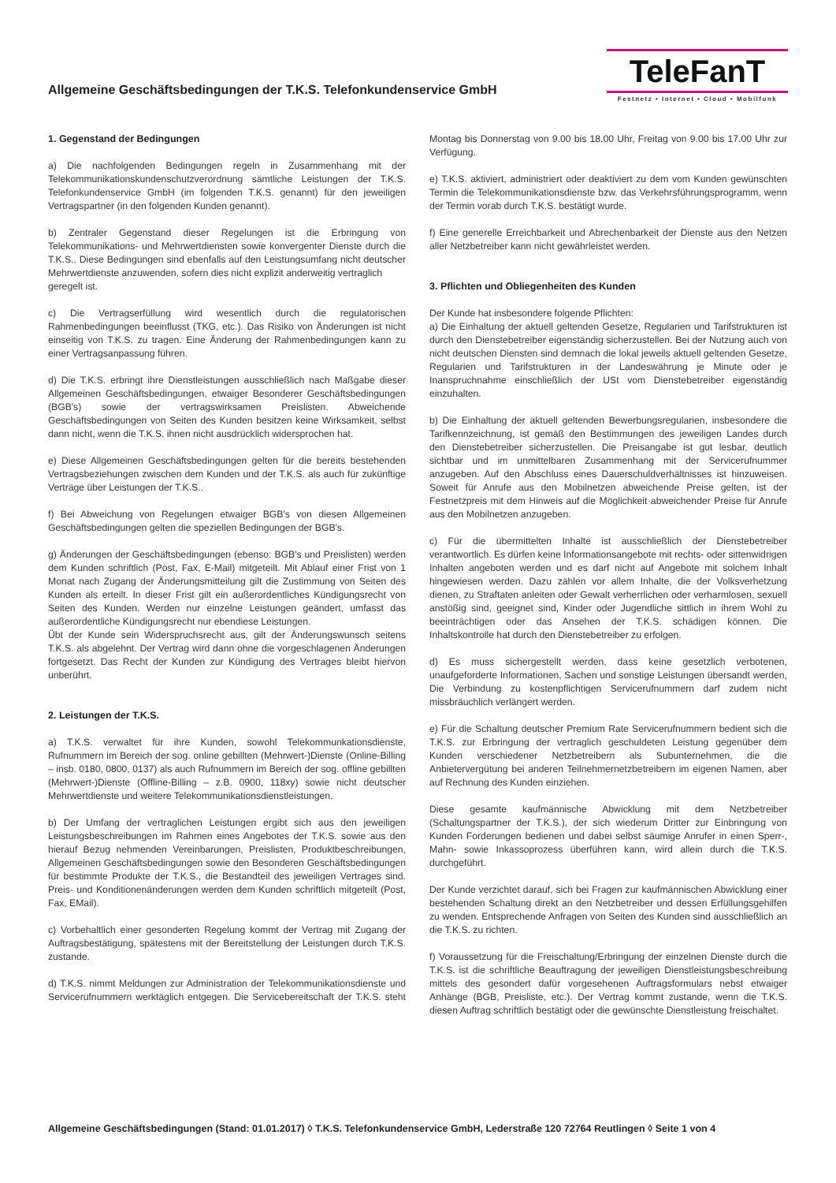Allgemeine Geschäftsbedingungen der T.K.S. Telefonkundenservice GmbH
TeleFanT
Festnetz • Internet • Cloud • Mobilfunk
1. Gegenstand der Bedingungen
a) Die nachfolgenden Bedingungen regeln in Zusammenhang mit der Telekommunikationskundenschutzverordnung sämtliche Leistungen der T.K.S. Telefonkundenservice GmbH (im folgenden T.K.S. genannt) für den jeweiligen Vertragspartner (in den folgenden Kunden genannt).
b) Zentraler Gegenstand dieser Regelungen ist die Erbringung von Telekommunikations- und Mehrwertdiensten sowie konvergenter Dienste durch die T.K.S.. Diese Bedingungen sind ebenfalls auf den Leistungsumfang nicht deutscher Mehrwertdienste anzuwenden, sofern dies nicht explizit anderweitig vertraglich
geregelt ist.
c) Die Vertragserfüllung wird wesentlich durch die regulatorischen Rahmenbedingungen beeinflusst (TKG, etc.). Das Risiko von Änderungen ist nicht einseitig von T.K.S. zu tragen. Eine Änderung der Rahmenbedingungen kann zu einer Vertragsanpassung führen.
d) Die T.K.S. erbringt ihre Dienstleistungen ausschließlich nach Maßgabe dieser Allgemeinen Geschäftsbedingungen, etwaiger Besonderer Geschäftsbedingungen (BGB's) sowie der vertragswirksamen Preislisten. Abweichende Geschäftsbedingungen von Seiten des Kunden besitzen keine Wirksamkeit, selbst dann nicht, wenn die T.K.S. ihnen nicht ausdrücklich widersprochen hat.
e) Diese Allgemeinen Geschäftsbedingungen gelten für die bereits bestehenden Vertragsbeziehungen zwischen dem Kunden und der T.K.S. als auch für zukünftige Verträge über Leistungen der T.K.S..
f) Bei Abweichung von Regelungen etwaiger BGB's von diesen Allgemeinen Geschäftsbedingungen gelten die speziellen Bedingungen der BGB's.
g) Änderungen der Geschäftsbedingungen (ebenso: BGB's und Preislisten) werden dem Kunden schriftlich (Post, Fax, E-Mail) mitgeteilt. Mit Ablauf einer Frist von 1 Monat nach Zugang der Änderungsmitteilung gilt die Zustimmung von Seiten des Kunden als erteilt. In dieser Frist gilt ein außerordentliches Kündigungsrecht von Seiten des Kunden. Werden nur einzelne Leistungen geändert, umfasst das außerordentliche Kündigungsrecht nur ebendiese Leistungen.
Übt der Kunde sein Widerspruchsrecht aus, gilt der Änderungswunsch seitens T.K.S. als abgelehnt. Der Vertrag wird dann ohne die vorgeschlagenen Änderungen fortgesetzt. Das Recht der Kunden zur Kündigung des Vertrages bleibt hiervon unberührt.
2. Leistungen der T.K.S.
a) T.K.S. verwaltet für ihre Kunden, sowohl Telekommunkationsdienste, Rufnummern im Bereich der sog. online gebillten (Mehrwert-)Dienste (Online-Billing – insb. 0180, 0800, 0137) als auch Rufnummern im Bereich der sog. offline gebillten (Mehrwert-)Dienste (Offline-Billing – z.B. 0900, 118xy) sowie nicht deutscher Mehrwertdienste und weitere Telekommunikationsdienstleistungen.
b) Der Umfang der vertraglichen Leistungen ergibt sich aus den jeweiligen Leistungsbeschreibungen im Rahmen eines Angebotes der T.K.S. sowie aus den hierauf Bezug nehmenden Vereinbarungen, Preislisten, Produktbeschreibungen, Allgemeinen Geschäftsbedingungen sowie den Besonderen Geschäftsbedingungen für bestimmte Produkte der T.K.S., die Bestandteil des jeweiligen Vertrages sind. Preis- und Konditionenänderungen werden dem Kunden schriftlich mitgeteilt (Post, Fax, EMail).
c) Vorbehaltlich einer gesonderten Regelung kommt der Vertrag mit Zugang der Auftragsbestätigung, spätestens mit der Bereitstellung der Leistungen durch T.K.S. zustande.
d) T.K.S. nimmt Meldungen zur Administration der Telekommunikationsdienste und Servicerufnummern werktäglich entgegen. Die Servicebereitschaft der T.K.S. steht Montag bis Donnerstag von 9.00 bis 18.00 Uhr, Freitag von 9.00 bis 17.00 Uhr zur Verfügung.
e) T.K.S. aktiviert, administriert oder deaktiviert zu dem vom Kunden gewünschten Termin die Telekommunikationsdienste bzw. das Verkehrsführungsprogramm, wenn der Termin vorab durch T.K.S. bestätigt wurde.
f) Eine generelle Erreichbarkeit und Abrechenbarkeit der Dienste aus den Netzen aller Netzbetreiber kann nicht gewährleistet werden.
3. Pflichten und Obliegenheiten des Kunden
Der Kunde hat insbesondere folgende Pflichten:
a) Die Einhaltung der aktuell geltenden Gesetze, Regularien und Tarifstrukturen ist durch den Dienstebetreiber eigenständig sicherzustellen. Bei der Nutzung auch von nicht deutschen Diensten sind demnach die lokal jeweils aktuell geltenden Gesetze, Regularien und Tarifstrukturen in der Landeswährung je Minute oder je Inanspruchnahme einschließlich der USt vom Dienstebetreiber eigenständig einzuhalten.
b) Die Einhaltung der aktuell geltenden Bewerbungsregularien, insbesondere die Tarifkennzeichnung, ist gemäß den Bestimmungen des jeweiligen Landes durch den Dienstebetreiber sicherzustellen. Die Preisangabe ist gut lesbar, deutlich sichtbar und im unmittelbaren Zusammenhang mit der Servicerufnummer anzugeben. Auf den Abschluss eines Dauerschuldverhältnisses ist hinzuweisen. Soweit für Anrufe aus den Mobilnetzen abweichende Preise gelten, ist der Festnetzpreis mit dem Hinweis auf die Möglichkeit abweichender Preise für Anrufe aus den Mobilnetzen anzugeben.
c) Für die übermittelten Inhalte ist ausschließlich der Dienstebetreiber verantwortlich. Es dürfen keine Informationsangebote mit rechts- oder sittenwidrigen Inhalten angeboten werden und es darf nicht auf Angebote mit solchem Inhalt hingewiesen werden. Dazu zählen vor allem Inhalte, die der Volksverhetzung dienen, zu Straftaten anleiten oder Gewalt verherrlichen oder verharmlosen, sexuell anstößig sind, geeignet sind, Kinder oder Jugendliche sittlich in ihrem Wohl zu beeinträchtigen oder das Ansehen der T.K.S. schädigen können. Die Inhaltskontrolle hat durch den Dienstebetreiber zu erfolgen.
d) Es muss sichergestellt werden, dass keine gesetzlich verbotenen, unaufgeforderte Informationen, Sachen und sonstige Leistungen übersandt werden, Die Verbindung zu kostenpflichtigen Servicerufnummern darf zudem nicht missbräuchlich verlängert werden.
e) Für die Schaltung deutscher Premium Rate Servicerufnummern bedient sich die T.K.S. zur Erbringung der vertraglich geschuldeten Leistung gegenüber dem Kunden verschiedener Netzbetreibern als Subunternehmen, die die Anbietervergütung bei anderen Teilnehmernetzbetreibern im eigenen Namen, aber auf Rechnung des Kunden einziehen.
Diese gesamte kaufmännische Abwicklung mit dem Netzbetreiber (Schaltungspartner der T.K.S.), der sich wiederum Dritter zur Einbringung von Kunden Forderungen bedienen und dabei selbst säumige Anrufer in einen Sperr-, Mahn- sowie Inkassoprozess überführen kann, wird allein durch die T.K.S. durchgeführt.
Der Kunde verzichtet darauf, sich bei Fragen zur kaufmännischen Abwicklung einer bestehenden Schaltung direkt an den Netzbetreiber und dessen Erfüllungsgehilfen zu wenden. Entsprechende Anfragen von Seiten des Kunden sind ausschließlich an die T.K.S. zu richten.
f) Voraussetzung für die Freischaltung/Erbringung der einzelnen Dienste durch die T.K.S. ist die schriftliche Beauftragung der jeweiligen Dienstleistungsbeschreibung mittels des gesondert dafür vorgesehenen Auftragsformulars nebst etwaiger Anhänge (BGB, Preisliste, etc.). Der Vertrag kommt zustande, wenn die T.K.S. diesen Auftrag schriftlich bestätigt oder die gewünschte Dienstleistung freischaltet.
Allgemeine Geschäftsbedingungen (Stand: 01.01.2017) ◊ T.K.S. Telefonkundenservice GmbH, Lederstraße 120 72764 Reutlingen ◊ Seite 1 von 4